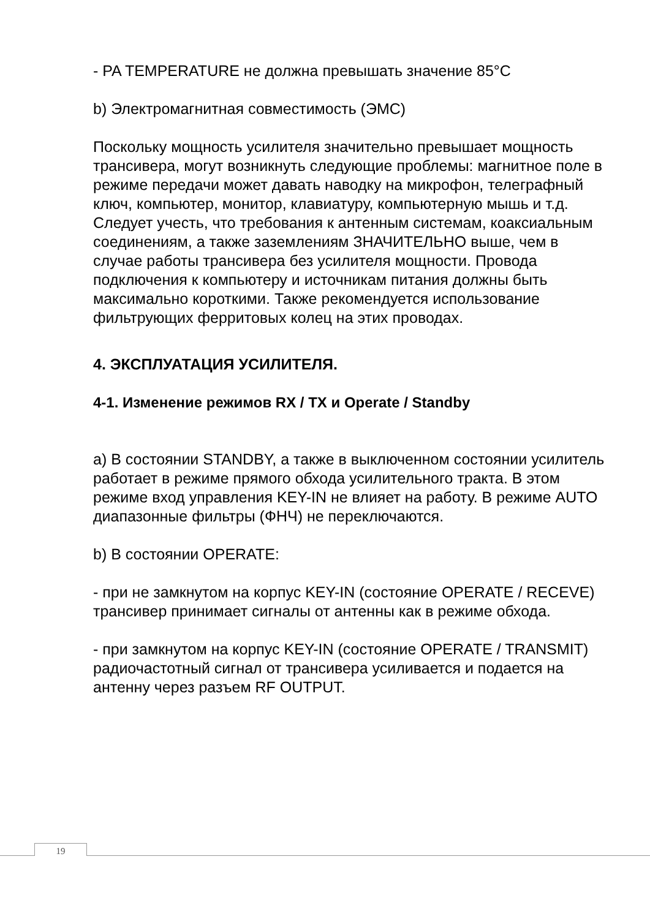- PA TEMPERATURE не должна превышать значение 85°C
b) Электромагнитная совместимость (ЭМС)
Поскольку мощность усилителя значительно превышает мощность трансивера, могут возникнуть следующие проблемы: магнитное поле в режиме передачи может давать наводку на микрофон, телеграфный ключ, компьютер, монитор, клавиатуру, компьютерную мышь и т.д. Следует учесть, что требования к антенным системам, коаксиальным соединениям, а также заземлениям ЗНАЧИТЕЛЬНО выше, чем в случае работы трансивера без усилителя мощности. Провода подключения к компьютеру и источникам питания должны быть максимально короткими. Также рекомендуется использование фильтрующих ферритовых колец на этих проводах.
4. ЭКСПЛУАТАЦИЯ УСИЛИТЕЛЯ.
4-1. Изменение режимов RX / TX и Operate / Standby
a) В состоянии STANDBY, а также в выключенном состоянии усилитель работает в режиме прямого обхода усилительного тракта. В этом режиме вход управления KEY-IN не влияет на работу. В режиме AUTO диапазонные фильтры (ФНЧ) не переключаются.
b) В состоянии OPERATE:
- при не замкнутом на корпус KEY-IN (состояние OPERATE / RECEVE) трансивер принимает сигналы от антенны как в режиме обхода.
- при замкнутом на корпус KEY-IN (состояние OPERATE / TRANSMIT) радиочастотный сигнал от трансивера усиливается и подается на антенну через разъем RF OUTPUT.
19